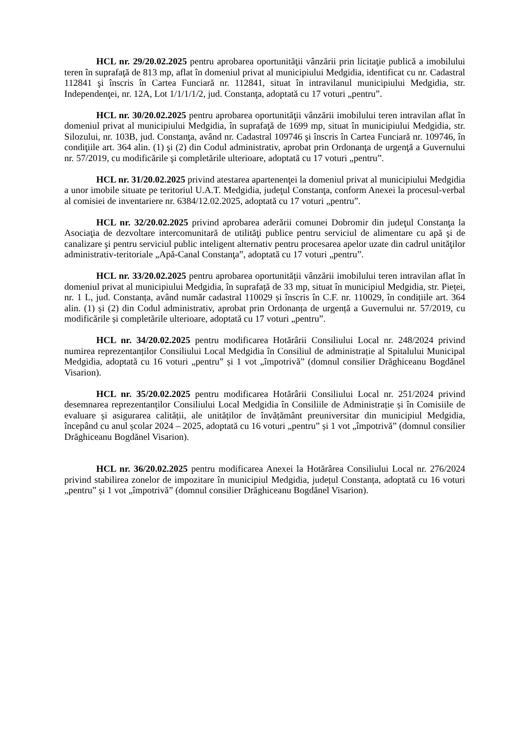HCL nr. 29/20.02.2025 pentru aprobarea oportunităţii vânzării prin licitaţie publică a imobilului teren în suprafaţă de 813 mp, aflat în domeniul privat al municipiului Medgidia, identificat cu nr. Cadastral 112841 şi înscris în Cartea Funciară nr. 112841, situat în intravilanul municipiului Medgidia, str. Independenţei, nr. 12A, Lot 1/1/1/1/2, jud. Constanţa, adoptată cu 17 voturi „pentru”.
HCL nr. 30/20.02.2025 pentru aprobarea oportunităţii vânzării imobilului teren intravilan aflat în domeniul privat al municipiului Medgidia, în suprafaţă de 1699 mp, situat în municipiului Medgidia, str. Silozului, nr. 103B, jud. Constanţa, având nr. Cadastral 109746 şi înscris în Cartea Funciară nr. 109746, în condiţiile art. 364 alin. (1) şi (2) din Codul administrativ, aprobat prin Ordonanţa de urgenţă a Guvernului nr. 57/2019, cu modificările şi completările ulterioare, adoptată cu 17 voturi „pentru”.
HCL nr. 31/20.02.2025 privind atestarea apartenenţei la domeniul privat al municipiului Medgidia a unor imobile situate pe teritoriul U.A.T. Medgidia, judeţul Constanţa, conform Anexei la procesul-verbal al comisiei de inventariere nr. 6384/12.02.2025, adoptată cu 17 voturi „pentru”.
HCL nr. 32/20.02.2025 privind aprobarea aderării comunei Dobromir din judeţul Constanţa la Asociaţia de dezvoltare intercomunitară de utilităţi publice pentru serviciul de alimentare cu apă şi de canalizare şi pentru serviciul public inteligent alternativ pentru procesarea apelor uzate din cadrul unităţilor administrativ-teritoriale „Apă-Canal Constanţa”, adoptată cu 17 voturi „pentru”.
HCL nr. 33/20.02.2025 pentru aprobarea oportunității vânzării imobilului teren intravilan aflat în domeniul privat al municipiului Medgidia, în suprafață de 33 mp, situat în municipiul Medgidia, str. Pieței, nr. 1 L, jud. Constanța, având număr cadastral 110029 și înscris în C.F. nr. 110029, în condițiile art. 364 alin. (1) și (2) din Codul administrativ, aprobat prin Ordonanța de urgență a Guvernului nr. 57/2019, cu modificările și completările ulterioare, adoptată cu 17 voturi „pentru”.
HCL nr. 34/20.02.2025 pentru modificarea Hotărârii Consiliului Local nr. 248/2024 privind numirea reprezentanților Consiliului Local Medgidia în Consiliul de administrație al Spitalului Municipal Medgidia, adoptată cu 16 voturi „pentru” și 1 vot „împotrivă” (domnul consilier Drăghiceanu Bogdănel Visarion).
HCL nr. 35/20.02.2025 pentru modificarea Hotărârii Consiliului Local nr. 251/2024 privind desemnarea reprezentanților Consiliului Local Medgidia în Consiliile de Administrație și în Comisiile de evaluare și asigurarea calității, ale unităților de învățământ preuniversitar din municipiul Medgidia, începând cu anul școlar 2024 – 2025, adoptată cu 16 voturi „pentru” și 1 vot „împotrivă” (domnul consilier Drăghiceanu Bogdănel Visarion).
HCL nr. 36/20.02.2025 pentru modificarea Anexei la Hotărârea Consiliului Local nr. 276/2024 privind stabilirea zonelor de impozitare în municipiul Medgidia, județul Constanța, adoptată cu 16 voturi „pentru” și 1 vot „împotrivă” (domnul consilier Drăghiceanu Bogdănel Visarion).